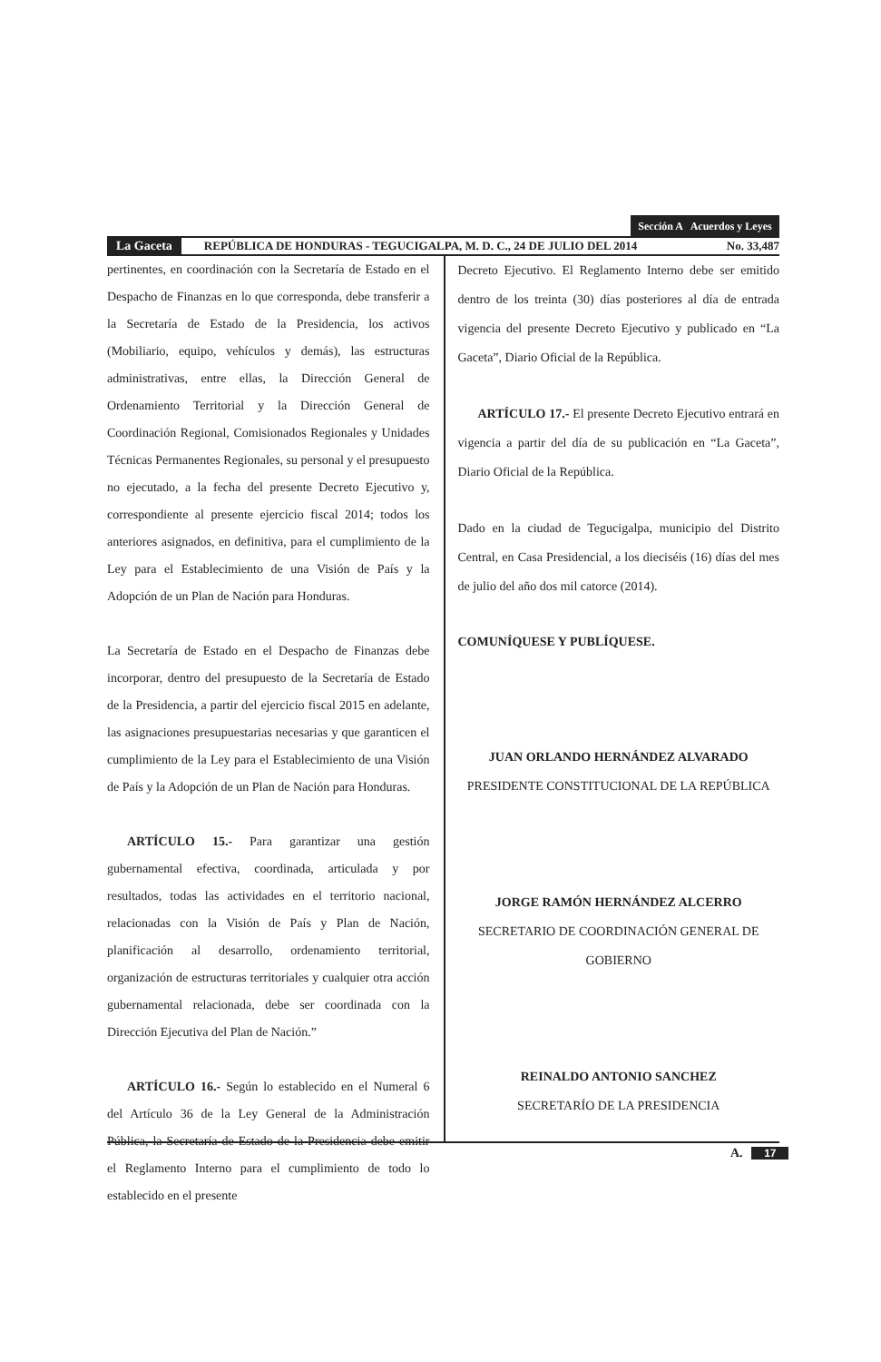Sección A Acuerdos y Leyes
La Gaceta REPÚBLICA DE HONDURAS - TEGUCIGALPA, M. D. C., 24 DE JULIO DEL 2014 No. 33,487
pertinentes, en coordinación con la Secretaría de Estado en el Despacho de Finanzas en lo que corresponda, debe transferir a la Secretaría de Estado de la Presidencia, los activos (Mobiliario, equipo, vehículos y demás), las estructuras administrativas, entre ellas, la Dirección General de Ordenamiento Territorial y la Dirección General de Coordinación Regional, Comisionados Regionales y Unidades Técnicas Permanentes Regionales, su personal y el presupuesto no ejecutado, a la fecha del presente Decreto Ejecutivo y, correspondiente al presente ejercicio fiscal 2014; todos los anteriores asignados, en definitiva, para el cumplimiento de la Ley para el Establecimiento de una Visión de País y la Adopción de un Plan de Nación para Honduras.
La Secretaría de Estado en el Despacho de Finanzas debe incorporar, dentro del presupuesto de la Secretaría de Estado de la Presidencia, a partir del ejercicio fiscal 2015 en adelante, las asignaciones presupuestarias necesarias y que garanticen el cumplimiento de la Ley para el Establecimiento de una Visión de País y la Adopción de un Plan de Nación para Honduras.
ARTÍCULO 15.- Para garantizar una gestión gubernamental efectiva, coordinada, articulada y por resultados, todas las actividades en el territorio nacional, relacionadas con la Visión de País y Plan de Nación, planificación al desarrollo, ordenamiento territorial, organización de estructuras territoriales y cualquier otra acción gubernamental relacionada, debe ser coordinada con la Dirección Ejecutiva del Plan de Nación.”
ARTÍCULO 16.- Según lo establecido en el Numeral 6 del Artículo 36 de la Ley General de la Administración Pública, la Secretaría de Estado de la Presidencia debe emitir el Reglamento Interno para el cumplimiento de todo lo establecido en el presente
Decreto Ejecutivo. El Reglamento Interno debe ser emitido dentro de los treinta (30) días posteriores al día de entrada vigencia del presente Decreto Ejecutivo y publicado en “La Gaceta”, Diario Oficial de la República.
ARTÍCULO 17.- El presente Decreto Ejecutivo entrará en vigencia a partir del día de su publicación en “La Gaceta”, Diario Oficial de la República.
Dado en la ciudad de Tegucigalpa, municipio del Distrito Central, en Casa Presidencial, a los dieciséis (16) días del mes de julio del año dos mil catorce (2014).
COMUNÍQUESE Y PUBLÍQUESE.
JUAN ORLANDO HERNÁNDEZ ALVARADO
PRESIDENTE CONSTITUCIONAL DE LA REPÚBLICA
JORGE RAMÓN HERNÁNDEZ ALCERRO
SECRETARIO DE COORDINACIÓN GENERAL DE GOBIERNO
REINALDO ANTONIO SANCHEZ
SECRETARÍO DE LA PRESIDENCIA
A. 17